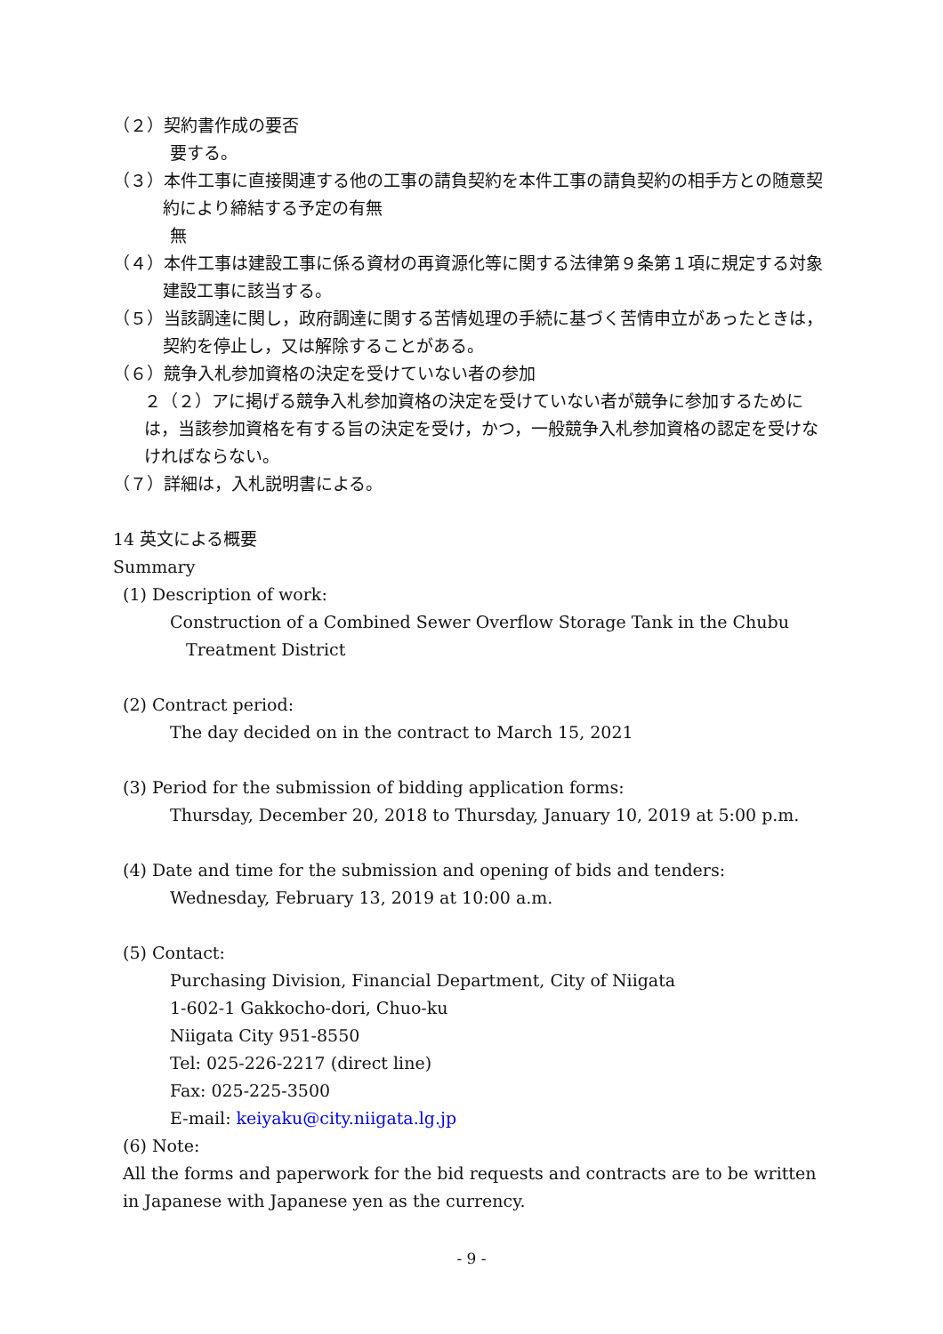（２）契約書作成の要否
要する。
（３）本件工事に直接関連する他の工事の請負契約を本件工事の請負契約の相手方との随意契約により締結する予定の有無
無
（４）本件工事は建設工事に係る資材の再資源化等に関する法律第９条第１項に規定する対象建設工事に該当する。
（５）当該調達に関し，政府調達に関する苦情処理の手続に基づく苦情申立があったときは，契約を停止し，又は解除することがある。
（６）競争入札参加資格の決定を受けていない者の参加
２（２）アに掲げる競争入札参加資格の決定を受けていない者が競争に参加するためには，当該参加資格を有する旨の決定を受け，かつ，一般競争入札参加資格の認定を受けなければならない。
（７）詳細は，入札説明書による。
14 英文による概要
Summary
(1) Description of work:
Construction of a Combined Sewer Overflow Storage Tank in the Chubu
Treatment District
(2) Contract period:
The day decided on in the contract to March 15, 2021
(3) Period for the submission of bidding application forms:
Thursday, December 20, 2018 to Thursday, January 10, 2019 at 5:00 p.m.
(4) Date and time for the submission and opening of bids and tenders:
Wednesday, February 13, 2019 at 10:00 a.m.
(5) Contact:
Purchasing Division, Financial Department, City of Niigata
1-602-1 Gakkocho-dori, Chuo-ku
Niigata City 951-8550
Tel: 025-226-2217 (direct line)
Fax: 025-225-3500
E-mail: keiyaku@city.niigata.lg.jp
(6) Note:
All the forms and paperwork for the bid requests and contracts are to be written in Japanese with Japanese yen as the currency.
- 9 -